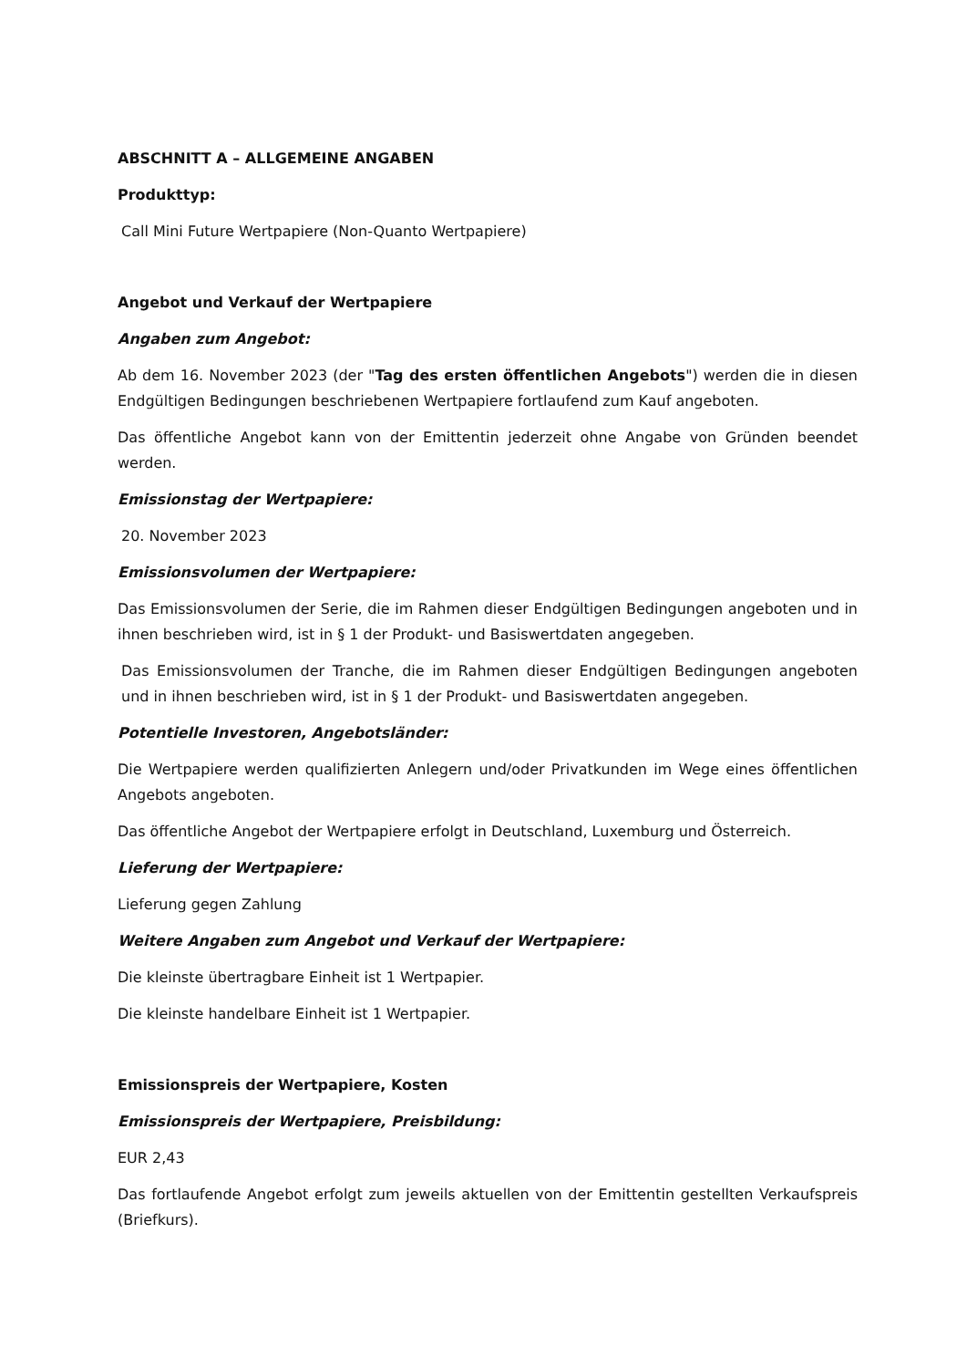ABSCHNITT A – ALLGEMEINE ANGABEN
Produkttyp:
Call Mini Future Wertpapiere (Non-Quanto Wertpapiere)
Angebot und Verkauf der Wertpapiere
Angaben zum Angebot:
Ab dem 16. November 2023 (der "Tag des ersten öffentlichen Angebots") werden die in diesen Endgültigen Bedingungen beschriebenen Wertpapiere fortlaufend zum Kauf angeboten.
Das öffentliche Angebot kann von der Emittentin jederzeit ohne Angabe von Gründen beendet werden.
Emissionstag der Wertpapiere:
20. November 2023
Emissionsvolumen der Wertpapiere:
Das Emissionsvolumen der Serie, die im Rahmen dieser Endgültigen Bedingungen angeboten und in ihnen beschrieben wird, ist in § 1 der Produkt- und Basiswertdaten angegeben.
Das Emissionsvolumen der Tranche, die im Rahmen dieser Endgültigen Bedingungen angeboten und in ihnen beschrieben wird, ist in § 1 der Produkt- und Basiswertdaten angegeben.
Potentielle Investoren, Angebotsländer:
Die Wertpapiere werden qualifizierten Anlegern und/oder Privatkunden im Wege eines öffentlichen Angebots angeboten.
Das öffentliche Angebot der Wertpapiere erfolgt in Deutschland, Luxemburg und Österreich.
Lieferung der Wertpapiere:
Lieferung gegen Zahlung
Weitere Angaben zum Angebot und Verkauf der Wertpapiere:
Die kleinste übertragbare Einheit ist 1 Wertpapier.
Die kleinste handelbare Einheit ist 1 Wertpapier.
Emissionspreis der Wertpapiere, Kosten
Emissionspreis der Wertpapiere, Preisbildung:
EUR 2,43
Das fortlaufende Angebot erfolgt zum jeweils aktuellen von der Emittentin gestellten Verkaufspreis (Briefkurs).